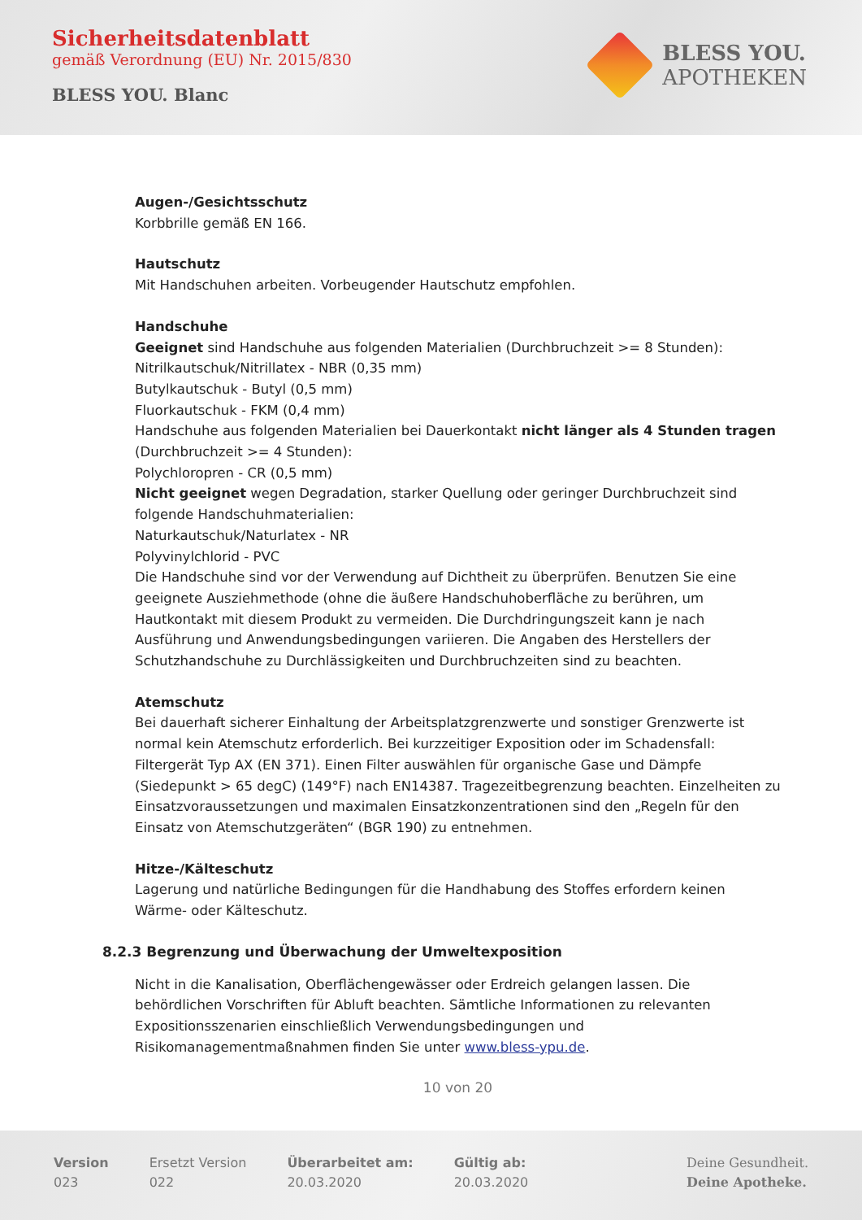Sicherheitsdatenblatt
gemäß Verordnung (EU) Nr. 2015/830
BLESS YOU. Blanc
BLESS YOU.
APOTHEKEN
Augen-/Gesichtsschutz
Korbbrille gemäß EN 166.
Hautschutz
Mit Handschuhen arbeiten. Vorbeugender Hautschutz empfohlen.
Handschuhe
Geeignet sind Handschuhe aus folgenden Materialien (Durchbruchzeit >= 8 Stunden):
Nitrilkautschuk/Nitrillatex - NBR (0,35 mm)
Butylkautschuk - Butyl (0,5 mm)
Fluorkautschuk - FKM (0,4 mm)
Handschuhe aus folgenden Materialien bei Dauerkontakt nicht länger als 4 Stunden tragen (Durchbruchzeit >= 4 Stunden):
Polychloropren - CR (0,5 mm)
Nicht geeignet wegen Degradation, starker Quellung oder geringer Durchbruchzeit sind folgende Handschuhmaterialien:
Naturkautschuk/Naturlatex - NR
Polyvinylchlorid - PVC
Die Handschuhe sind vor der Verwendung auf Dichtheit zu überprüfen. Benutzen Sie eine geeignete Ausziehmethode (ohne die äußere Handschuhoberfläche zu berühren, um Hautkontakt mit diesem Produkt zu vermeiden. Die Durchdringungszeit kann je nach Ausführung und Anwendungsbedingungen variieren. Die Angaben des Herstellers der Schutzhandschuhe zu Durchlässigkeiten und Durchbruchzeiten sind zu beachten.
Atemschutz
Bei dauerhaft sicherer Einhaltung der Arbeitsplatzgrenzwerte und sonstiger Grenzwerte ist normal kein Atemschutz erforderlich. Bei kurzzeitiger Exposition oder im Schadensfall: Filtergerät Typ AX (EN 371). Einen Filter auswählen für organische Gase und Dämpfe (Siedepunkt > 65 degC) (149°F) nach EN14387. Tragezeitbegrenzung beachten. Einzelheiten zu Einsatzvoraussetzungen und maximalen Einsatzkonzentrationen sind den „Regeln für den Einsatz von Atemschutzgeräten“ (BGR 190) zu entnehmen.
Hitze-/Kälteschutz
Lagerung und natürliche Bedingungen für die Handhabung des Stoffes erfordern keinen Wärme- oder Kälteschutz.
8.2.3 Begrenzung und Überwachung der Umweltexposition
Nicht in die Kanalisation, Oberflächengewässer oder Erdreich gelangen lassen. Die behördlichen Vorschriften für Abluft beachten. Sämtliche Informationen zu relevanten Expositionsszenarien einschließlich Verwendungsbedingungen und Risikomanagementmaßnahmen finden Sie unter www.bless-ypu.de.
10 von 20
Version
023
Ersetzt Version
022
Überarbeitet am:
20.03.2020
Gültig ab:
20.03.2020
Deine Gesundheit.
Deine Apotheke.